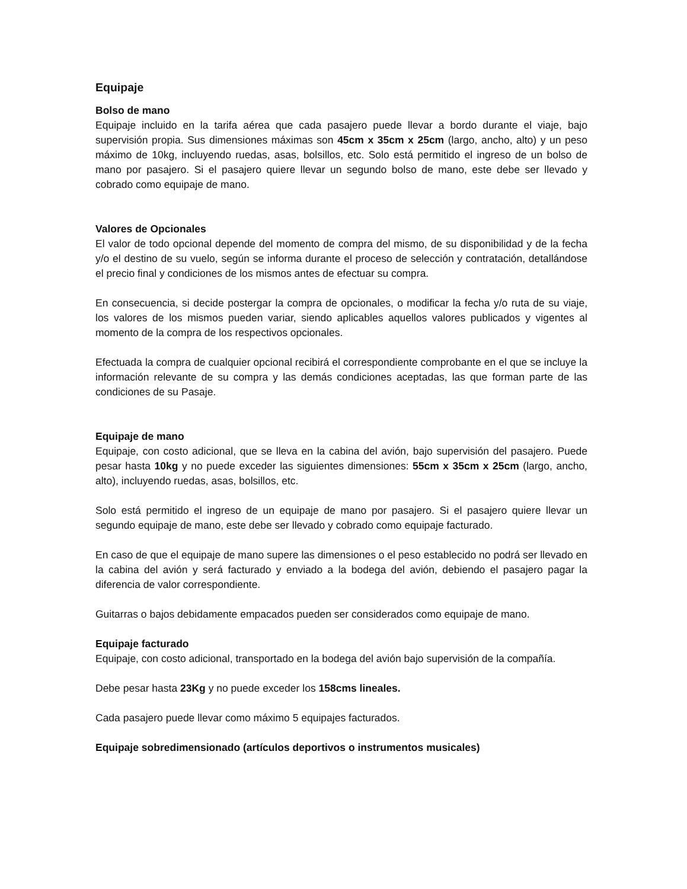Equipaje
Bolso de mano
Equipaje incluido en la tarifa aérea que cada pasajero puede llevar a bordo durante el viaje, bajo supervisión propia. Sus dimensiones máximas son 45cm x 35cm x 25cm (largo, ancho, alto) y un peso máximo de 10kg, incluyendo ruedas, asas, bolsillos, etc. Solo está permitido el ingreso de un bolso de mano por pasajero. Si el pasajero quiere llevar un segundo bolso de mano, este debe ser llevado y cobrado como equipaje de mano.
Valores de Opcionales
El valor de todo opcional depende del momento de compra del mismo, de su disponibilidad y de la fecha y/o el destino de su vuelo, según se informa durante el proceso de selección y contratación, detallándose el precio final y condiciones de los mismos antes de efectuar su compra.
En consecuencia, si decide postergar la compra de opcionales, o modificar la fecha y/o ruta de su viaje, los valores de los mismos pueden variar, siendo aplicables aquellos valores publicados y vigentes al momento de la compra de los respectivos opcionales.
Efectuada la compra de cualquier opcional recibirá el correspondiente comprobante en el que se incluye la información relevante de su compra y las demás condiciones aceptadas, las que forman parte de las condiciones de su Pasaje.
Equipaje de mano
Equipaje, con costo adicional, que se lleva en la cabina del avión, bajo supervisión del pasajero. Puede pesar hasta 10kg y no puede exceder las siguientes dimensiones: 55cm x 35cm x 25cm (largo, ancho, alto), incluyendo ruedas, asas, bolsillos, etc.
Solo está permitido el ingreso de un equipaje de mano por pasajero. Si el pasajero quiere llevar un segundo equipaje de mano, este debe ser llevado y cobrado como equipaje facturado.
En caso de que el equipaje de mano supere las dimensiones o el peso establecido no podrá ser llevado en la cabina del avión y será facturado y enviado a la bodega del avión, debiendo el pasajero pagar la diferencia de valor correspondiente.
Guitarras o bajos debidamente empacados pueden ser considerados como equipaje de mano.
Equipaje facturado
Equipaje, con costo adicional, transportado en la bodega del avión bajo supervisión de la compañía.
Debe pesar hasta 23Kg y no puede exceder los 158cms lineales.
Cada pasajero puede llevar como máximo 5 equipajes facturados.
Equipaje sobredimensionado (artículos deportivos o instrumentos musicales)